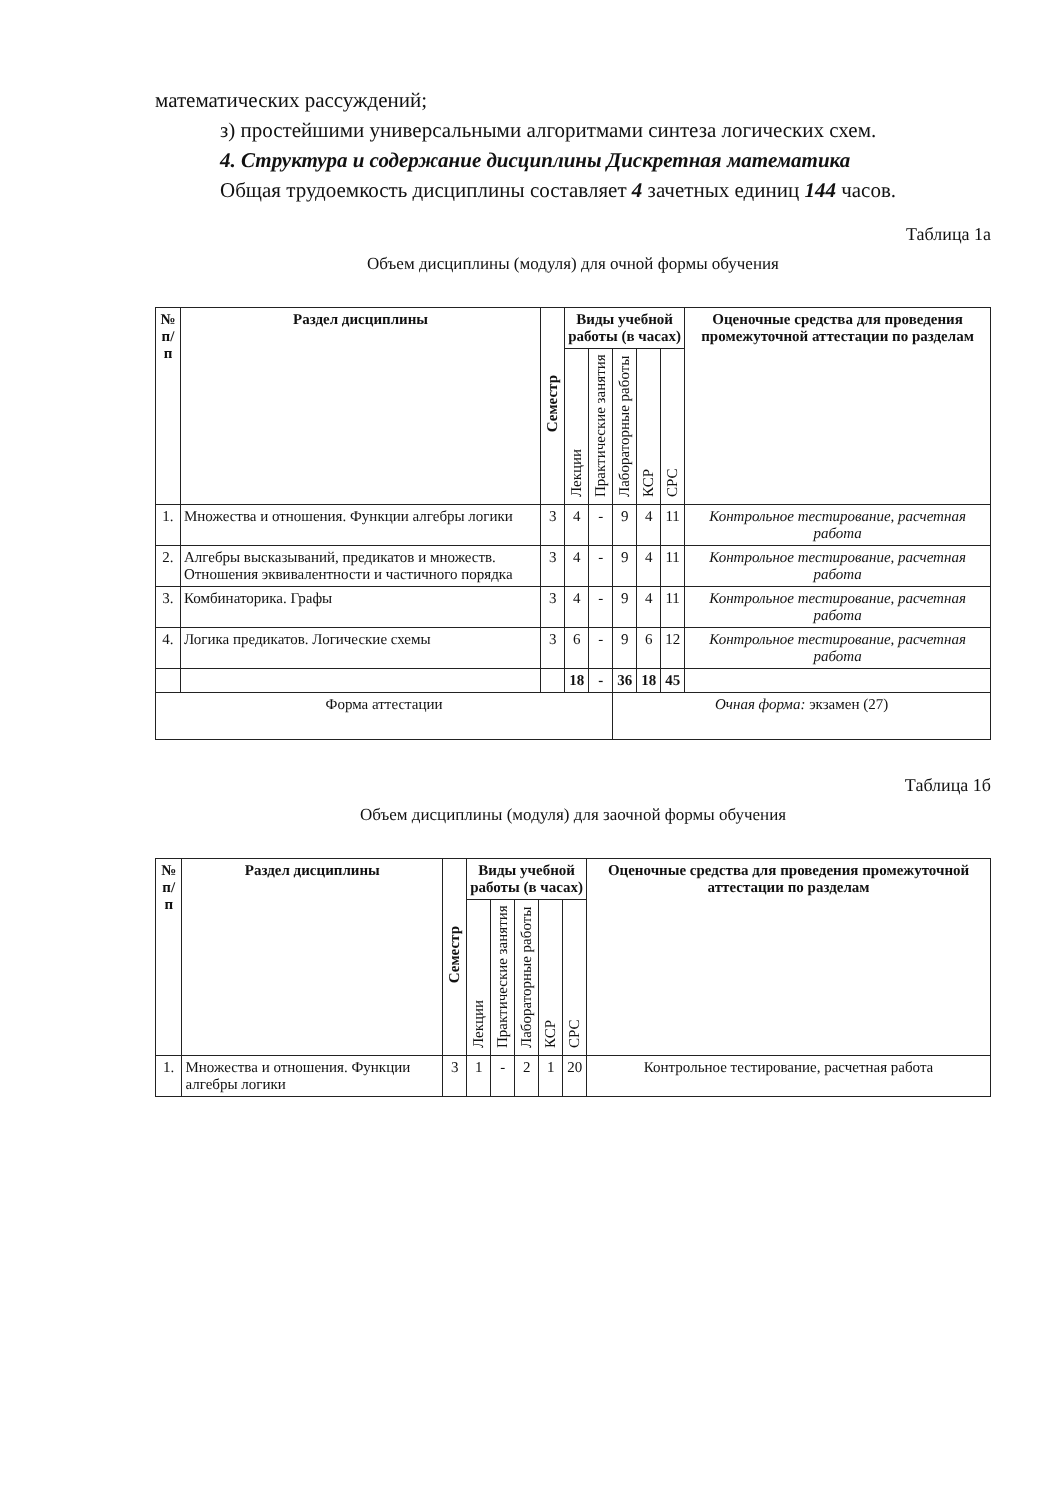математических рассуждений;
з) простейшими универсальными алгоритмами синтеза логических схем.
4. Структура и содержание дисциплины Дискретная математика
Общая трудоемкость дисциплины составляет 4 зачетных единиц 144 часов.
Таблица 1а
Объем дисциплины (модуля) для очной формы обучения
| № п/п | Раздел дисциплины | Семестр | Виды учебной работы (в часах) | | | | | Оценочные средства для проведения промежуточной аттестации по разделам |
| --- | --- | --- | --- | --- | --- | --- | --- | --- |
| | | | Лекции | Практические занятия | Лабораторные работы | КСР | СРС | |
| 1. | Множества и отношения. Функции алгебры логики | 3 | 4 | - | 9 | 4 | 11 | Контрольное тестирование, расчетная работа |
| 2. | Алгебры высказываний, предикатов и множеств. Отношения эквивалентности и частичного порядка | 3 | 4 | - | 9 | 4 | 11 | Контрольное тестирование, расчетная работа |
| 3. | Комбинаторика. Графы | 3 | 4 | - | 9 | 4 | 11 | Контрольное тестирование, расчетная работа |
| 4. | Логика предикатов. Логические схемы | 3 | 6 | - | 9 | 6 | 12 | Контрольное тестирование, расчетная работа |
| | | | 18 | - | 36 | 18 | 45 | |
| Форма аттестации | | | | | Очная форма: экзамен (27) | | | |
Таблица 1б
Объем дисциплины (модуля) для заочной формы обучения
| № п/п | Раздел дисциплины | Семестр | Виды учебной работы (в часах) | | | | | Оценочные средства для проведения промежуточной аттестации по разделам |
| --- | --- | --- | --- | --- | --- | --- | --- | --- |
| | | | Лекции | Практические занятия | Лабораторные работы | КСР | СРС | |
| 1. | Множества и отношения. Функции алгебры логики | 3 | 1 | - | 2 | 1 | 20 | Контрольное тестирование, расчетная работа |